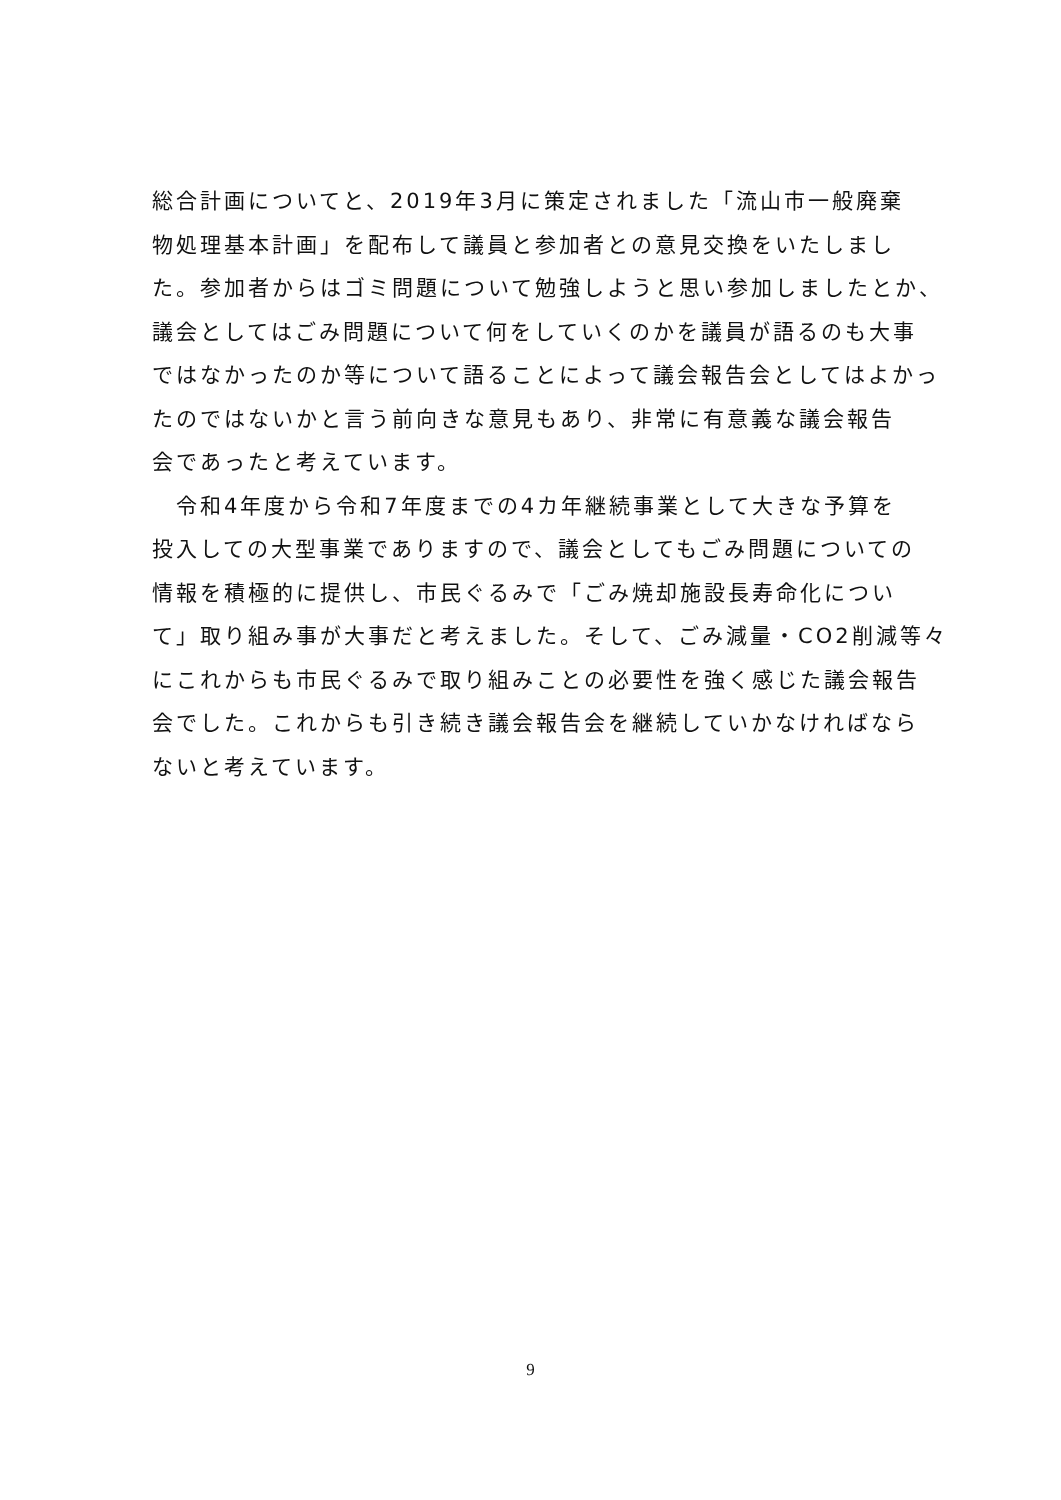総合計画についてと、2019年3月に策定されました「流山市一般廃棄
物処理基本計画」を配布して議員と参加者との意見交換をいたしまし
た。参加者からはゴミ問題について勉強しようと思い参加しましたとか、
議会としてはごみ問題について何をしていくのかを議員が語るのも大事
ではなかったのか等について語ることによって議会報告会としてはよかっ
たのではないかと言う前向きな意見もあり、非常に有意義な議会報告
会であったと考えています。
　令和4年度から令和7年度までの4カ年継続事業として大きな予算を
投入しての大型事業でありますので、議会としてもごみ問題についての
情報を積極的に提供し、市民ぐるみで「ごみ焼却施設長寿命化につい
て」取り組み事が大事だと考えました。そして、ごみ減量・CO2削減等々
にこれからも市民ぐるみで取り組みことの必要性を強く感じた議会報告
会でした。これからも引き続き議会報告会を継続していかなければなら
ないと考えています。
9